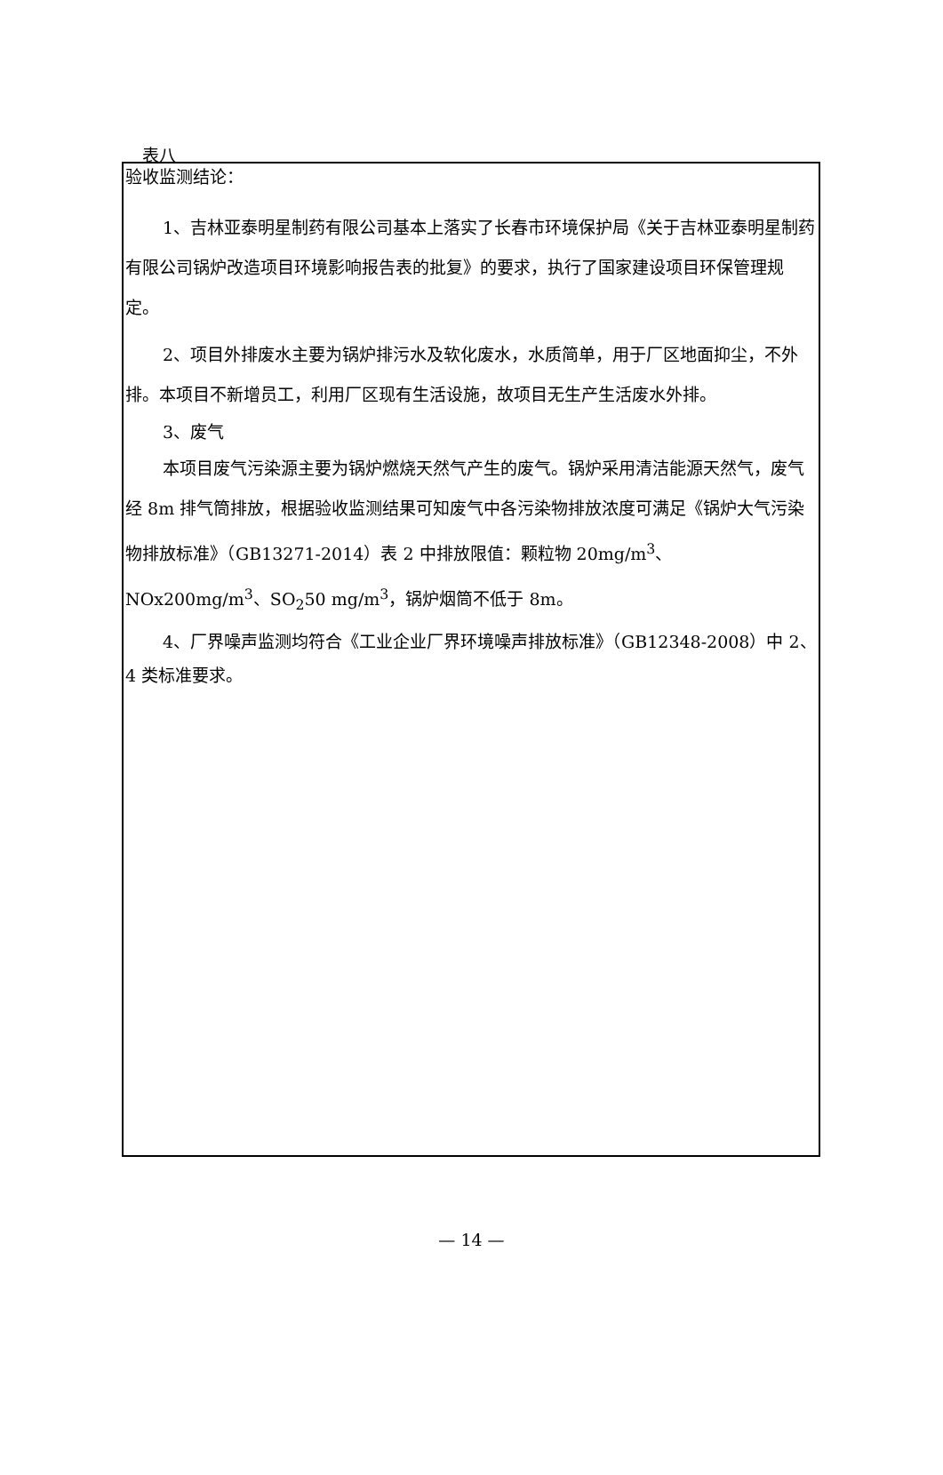表八
验收监测结论：
1、吉林亚泰明星制药有限公司基本上落实了长春市环境保护局《关于吉林亚泰明星制药有限公司锅炉改造项目环境影响报告表的批复》的要求，执行了国家建设项目环保管理规定。
2、项目外排废水主要为锅炉排污水及软化废水，水质简单，用于厂区地面抑尘，不外排。本项目不新增员工，利用厂区现有生活设施，故项目无生产生活废水外排。
3、废气
本项目废气污染源主要为锅炉燃烧天然气产生的废气。锅炉采用清洁能源天然气，废气经 8m 排气筒排放，根据验收监测结果可知废气中各污染物排放浓度可满足《锅炉大气污染物排放标准》（GB13271-2014）表 2 中排放限值：颗粒物 20mg/m<sup>3</sup>、NOx200mg/m<sup>3</sup>、SO<sub>2</sub>50 mg/m<sup>3</sup>，锅炉烟筒不低于 8m。
4、厂界噪声监测均符合《工业企业厂界环境噪声排放标准》（GB12348-2008）中 2、4 类标准要求。
— 14 —